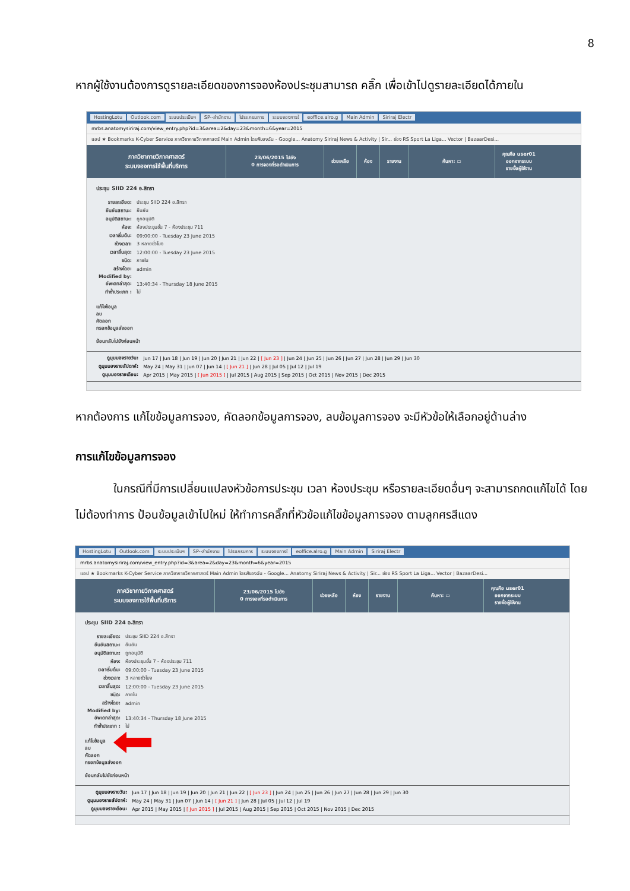8
หากผู้ใช้งานต้องการดูรายละเอียดของการจองห้องประชุมสามารถ คลิ๊ก เพื่อเข้าไปดูรายละเอียดได้ภายใน
HostingLotu Outlook.com ระบบประเมินฯ SP--สำนักงาน โปรแกรมการ ระบบจองการใ eoffice.alro.g Main Admin Siriraj Electr
mrbs.anatomysiriraj.com/view_entry.php?id=3&area=2&day=23&month=6&year=2015
แอป ★ Bookmarks K-Cyber Service ภาควิชากายวิภาคศาสตร์ Main Admin ไดรฟ์ของฉัน - Google... Anatomy Siriraj News & Activity | Sir... ช่อง RS Sport La Liga... Vector | BazaarDesi...
ภาควิชากายวิภาคศาสตร์
ระบบจองการใช้พื้นที่บริการ
23/06/2015 ไปยัง
0 การจองที่รอดำเนินการ
ช่วยเหลือ ห้อง รายงาน ค้นหา: ▭
คุณคือ user01
ออกจากระบบ
รายชื่อผู้ใช้งาน
ประชุม SIID 224 อ.สิทรา
| รายละเอียด: | ประชุม SIID 224 อ.สิทรา |
| ยืนยันสถานะ: | ยืนยัน |
| อนุมัติสถานะ: | ถูกอนุมัติ |
| ห้อง: | ห้องประชุมชั้น 7 - ห้องประชุม 711 |
| เวลาเริ่มต้น: | 09:00:00 - Tuesday 23 June 2015 |
| ช่วงเวลา: | 3 หลายชั่วโมง |
| เวลาสิ้นสุด: | 12:00:00 - Tuesday 23 June 2015 |
| ชนิด: | ภายใน |
| สร้างโดย: | admin |
| Modified by: | |
| อัพเดทล่าสุด: | 13:40:34 - Thursday 18 June 2015 |
| ทำซ้ำประเภท : | ไม่ |
แก้ไขข้อมูล
ลบ
คัดลอก
กรอกข้อมูลส่งออก
ย้อนกลับไปยังก่อนหน้า
| ดูมุมมองรายวัน: | Jun 17 / Jun 18 / Jun 19 / Jun 20 / Jun 21 / Jun 22 / [ Jun 23 ] / Jun 24 / Jun 25 / Jun 26 / Jun 27 / Jun 28 / Jun 29 / Jun 30 |
| ดูมุมมองรายสัปดาห์: | May 24 / May 31 / Jun 07 / Jun 14 / [ Jun 21 ] / Jun 28 / Jul 05 / Jul 12 / Jul 19 |
| ดูมุมมองรายเดือน: | Apr 2015 / May 2015 / [ Jun 2015 ] / Jul 2015 / Aug 2015 / Sep 2015 / Oct 2015 / Nov 2015 / Dec 2015 |
หากต้องการ แก้ไขข้อมูลการจอง, คัดลอกข้อมูลการจอง, ลบข้อมูลการจอง จะมีหัวข้อให้เลือกอยู่ด้านล่าง
การแก้ไขข้อมูลการจอง
ในกรณีที่มีการเปลี่ยนแปลงหัวข้อการประชุม เวลา ห้องประชุม หรือรายละเอียดอื่นๆ จะสามารถกดแก้ไขได้ โดยไม่ต้องทำการ ป้อนข้อมูลเข้าไปใหม่ ให้ทำการคลิ๊กที่หัวข้อแก้ไขข้อมูลการจอง ตามลูกศรสีแดง
HostingLotu Outlook.com ระบบประเมินฯ SP--สำนักงาน โปรแกรมการ ระบบจองการใ eoffice.alro.g Main Admin Siriraj Electr
mrbs.anatomysiriraj.com/view_entry.php?id=3&area=2&day=23&month=6&year=2015
แอป ★ Bookmarks K-Cyber Service ภาควิชากายวิภาคศาสตร์ Main Admin ไดรฟ์ของฉัน - Google... Anatomy Siriraj News & Activity | Sir... ช่อง RS Sport La Liga... Vector | BazaarDesi...
ภาควิชากายวิภาคศาสตร์
ระบบจองการใช้พื้นที่บริการ
23/06/2015 ไปยัง
0 การจองที่รอดำเนินการ
ช่วยเหลือ ห้อง รายงาน ค้นหา: ▭
คุณคือ user01
ออกจากระบบ
รายชื่อผู้ใช้งาน
ประชุม SIID 224 อ.สิทรา
| รายละเอียด: | ประชุม SIID 224 อ.สิทรา |
| ยืนยันสถานะ: | ยืนยัน |
| อนุมัติสถานะ: | ถูกอนุมัติ |
| ห้อง: | ห้องประชุมชั้น 7 - ห้องประชุม 711 |
| เวลาเริ่มต้น: | 09:00:00 - Tuesday 23 June 2015 |
| ช่วงเวลา: | 3 หลายชั่วโมง |
| เวลาสิ้นสุด: | 12:00:00 - Tuesday 23 June 2015 |
| ชนิด: | ภายใน |
| สร้างโดย: | admin |
| Modified by: | |
| อัพเดทล่าสุด: | 13:40:34 - Thursday 18 June 2015 |
| ทำซ้ำประเภท : | ไม่ |
แก้ไขข้อมูล
ลบ
คัดลอก
กรอกข้อมูลส่งออก
ย้อนกลับไปยังก่อนหน้า
| ดูมุมมองรายวัน: | Jun 17 / Jun 18 / Jun 19 / Jun 20 / Jun 21 / Jun 22 / [ Jun 23 ] / Jun 24 / Jun 25 / Jun 26 / Jun 27 / Jun 28 / Jun 29 / Jun 30 |
| ดูมุมมองรายสัปดาห์: | May 24 / May 31 / Jun 07 / Jun 14 / [ Jun 21 ] / Jun 28 / Jul 05 / Jul 12 / Jul 19 |
| ดูมุมมองรายเดือน: | Apr 2015 / May 2015 / [ Jun 2015 ] / Jul 2015 / Aug 2015 / Sep 2015 / Oct 2015 / Nov 2015 / Dec 2015 |